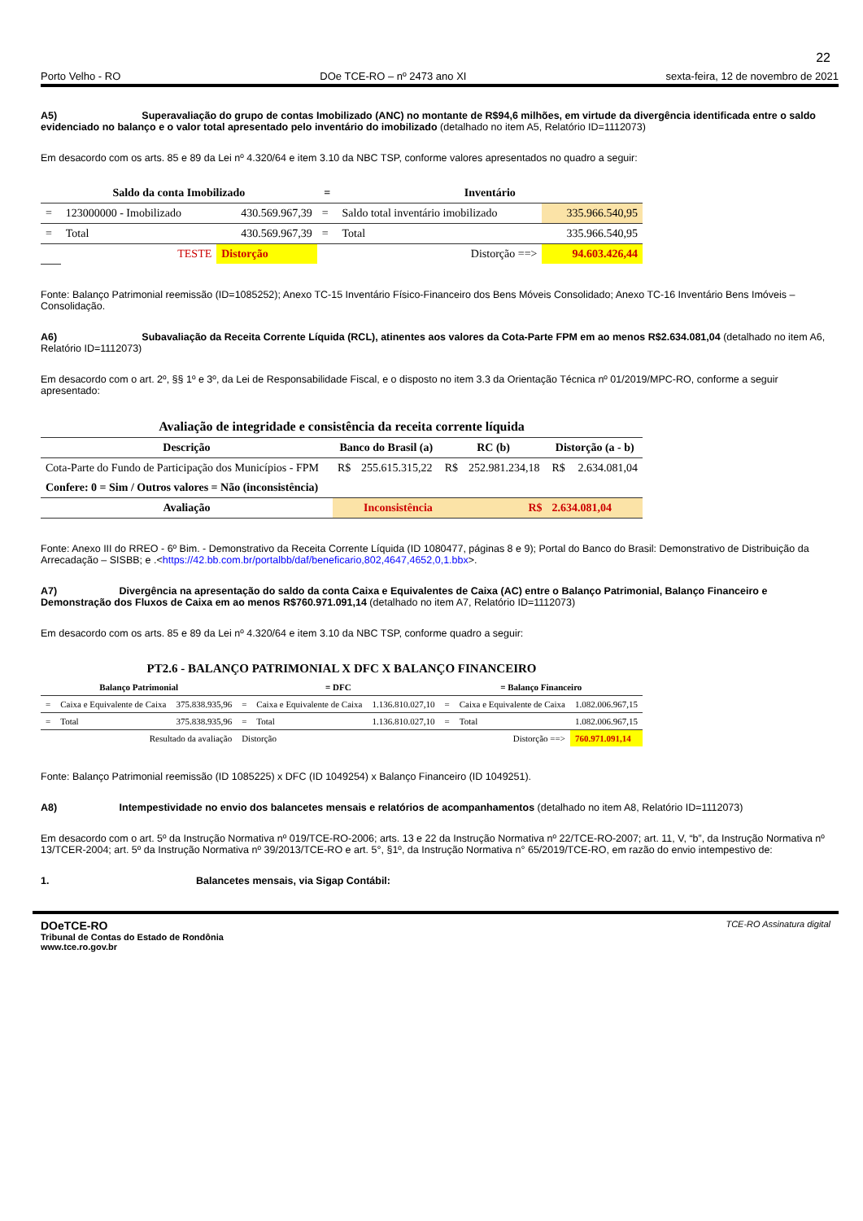22
Porto Velho - RO DOe TCE-RO – nº 2473 ano XI sexta-feira, 12 de novembro de 2021
A5) Superavaliação do grupo de contas Imobilizado (ANC) no montante de R$94,6 milhões, em virtude da divergência identificada entre o saldo evidenciado no balanço e o valor total apresentado pelo inventário do imobilizado (detalhado no item A5, Relatório ID=1112073)
Em desacordo com os arts. 85 e 89 da Lei nº 4.320/64 e item 3.10 da NBC TSP, conforme valores apresentados no quadro a seguir:
| Saldo da conta Imobilizado | | | = | Inventário | |
| --- | --- | --- | --- | --- | --- |
| = | 123000000 - Imobilizado | 430.569.967,39 | = | Saldo total inventário imobilizado | 335.966.540,95 |
| = | Total | 430.569.967,39 | = | Total | 335.966.540,95 |
| | TESTE | Distorção | | Distorção ==> | 94.603.426,44 |
Fonte: Balanço Patrimonial reemissão (ID=1085252); Anexo TC-15 Inventário Físico-Financeiro dos Bens Móveis Consolidado; Anexo TC-16 Inventário Bens Imóveis – Consolidação.
A6) Subavaliação da Receita Corrente Líquida (RCL), atinentes aos valores da Cota-Parte FPM em ao menos R$2.634.081,04 (detalhado no item A6, Relatório ID=1112073)
Em desacordo com o art. 2º, §§ 1º e 3º, da Lei de Responsabilidade Fiscal, e o disposto no item 3.3 da Orientação Técnica nº 01/2019/MPC-RO, conforme a seguir apresentado:
| Avaliação de integridade e consistência da receita corrente líquida | | | | | | |
| --- | --- | --- | --- | --- | --- | --- |
| Descrição | Banco do Brasil (a) | | RC (b) | | Distorção (a - b) | |
| Cota-Parte do Fundo de Participação dos Municípios - FPM | R$ | 255.615.315,22 | R$ | 252.981.234,18 | R$ | 2.634.081,04 |
| Confere: 0 = Sim / Outros valores = Não (inconsistência) | | | | | | |
| Avaliação | Inconsistência | | | R$ | 2.634.081,04 | |
Fonte: Anexo III do RREO - 6º Bim. - Demonstrativo da Receita Corrente Líquida (ID 1080477, páginas 8 e 9); Portal do Banco do Brasil: Demonstrativo de Distribuição da Arrecadação – SISBB; e .<https://42.bb.com.br/portalbb/daf/beneficario,802,4647,4652,0,1.bbx>.
A7) Divergência na apresentação do saldo da conta Caixa e Equivalentes de Caixa (AC) entre o Balanço Patrimonial, Balanço Financeiro e Demonstração dos Fluxos de Caixa em ao menos R$760.971.091,14 (detalhado no item A7, Relatório ID=1112073)
Em desacordo com os arts. 85 e 89 da Lei nº 4.320/64 e item 3.10 da NBC TSP, conforme quadro a seguir:
| PT2.6 - BALANÇO PATRIMONIAL X DFC X BALANÇO FINANCEIRO | | | | | | | | |
| --- | --- | --- | --- | --- | --- | --- | --- | --- |
| Balanço Patrimonial | | | = DFC | | | = Balanço Financeiro | | |
| = | Caixa e Equivalente de Caixa | 375.838.935,96 | = | Caixa e Equivalente de Caixa | 1.136.810.027,10 | = | Caixa e Equivalente de Caixa | 1.082.006.967,15 |
| = | Total | 375.838.935,96 | = | Total | 1.136.810.027,10 | = | Total | 1.082.006.967,15 |
| Resultado da avaliação | | | Distorção | | Distorção ==> | | | 760.971.091,14 |
Fonte: Balanço Patrimonial reemissão (ID 1085225) x DFC (ID 1049254) x Balanço Financeiro (ID 1049251).
A8) Intempestividade no envio dos balancetes mensais e relatórios de acompanhamentos (detalhado no item A8, Relatório ID=1112073)
Em desacordo com o art. 5º da Instrução Normativa nº 019/TCE-RO-2006; arts. 13 e 22 da Instrução Normativa nº 22/TCE-RO-2007; art. 11, V, “b”, da Instrução Normativa nº 13/TCER-2004; art. 5º da Instrução Normativa nº 39/2013/TCE-RO e art. 5°, §1º, da Instrução Normativa n° 65/2019/TCE-RO, em razão do envio intempestivo de:
1. Balancetes mensais, via Sigap Contábil:
DOeTCE-RO
Tribunal de Contas do Estado de Rondônia
www.tce.ro.gov.br
TCE-RO Assinatura digital